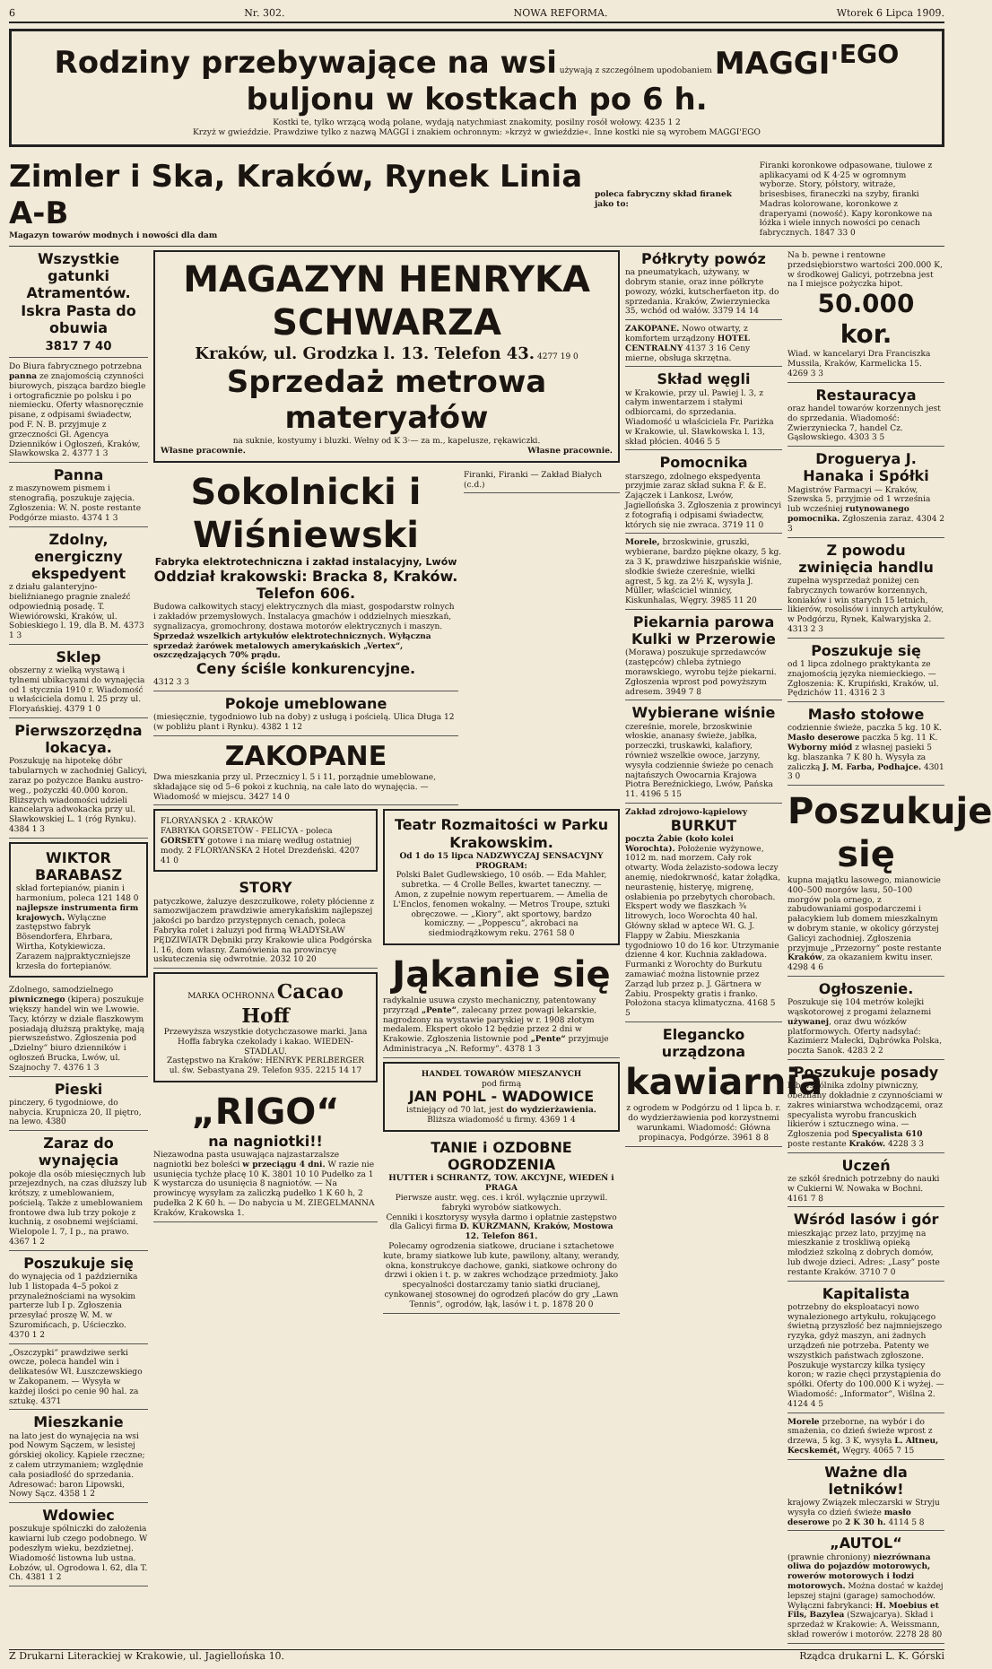6 Nr. 302. NOWA REFORMA. Wtorek 6 Lipca 1909.
Rodziny przebywające na wsi używają z szczególnem upodobaniem MAGGI'<sup>EGO</sup> buljonu w kostkach po 6 h.
Kostki te, tylko wrzącą wodą polane, wydają natychmiast znakomity, posilny rosół wołowy. 4235 1 2
Krzyż w gwieździe. Prawdziwe tylko z nazwą MAGGI i znakiem ochronnym: »krzyż w gwieździe«. Inne kostki nie są wyrobem MAGGI'EGO
Zimler i Ska, Kraków, Rynek Linia A-B
Magazyn towarów modnych i nowości dla dam
poleca fabryczny skład firanek jako to:
Firanki koronkowe odpasowane, tiulowe z aplikacyami od K 4·25 w ogromnym wyborze. Story, półstory, witraże, brisesbises, firaneczki na szyby, firanki Madras kolorowane, koronkowe z draperyami (nowość). Kapy koronkowe na łóżka i wiele innych nowości po cenach fabrycznych. 1847 33 0
Wszystkie gatunki Atramentów. Iskra Pasta do obuwia
3817 7 40
Do Biura fabrycznego potrzebna panna ze znajomością czynności biurowych, pisząca bardzo biegle i ortograficznie po polsku i po niemiecku. Oferty własnoręcznie pisane, z odpisami świadectw, pod F. N. B. przyjmuje z grzeczności Gł. Agencya Dzienników i Ogłoszeń, Kraków, Sławkowska 2. 4377 1 3
Panna
z maszynowem pismem i stenografią, poszukuje zajęcia. Zgłoszenia: W. N. poste restante Podgórze miasto. 4374 1 3
Zdolny, energiczny ekspedyent
z działu galanteryjno-bieliźnianego pragnie znaleźć odpowiednią posadę. T. Wiewiórowski, Kraków, ul. Sobieskiego l. 19, dla B. M. 4373 1 3
Sklep
obszerny z wielką wystawą i tylnemi ubikacyami do wynajęcia od 1 stycznia 1910 r. Wiadomość u właściciela domu l. 25 przy ul. Floryańskiej. 4379 1 0
Pierwszorzędna lokacya.
Poszukuję na hipotekę dóbr tabularnych w zachodniej Galicyi, zaraz po pożyczce Banku austro-weg., pożyczki 40.000 koron. Bliższych wiadomości udzieli kancelarya adwokacka przy ul. Sławkowskiej L. 1 (róg Rynku). 4384 1 3
WIKTOR BARABASZ
skład fortepianów, pianin i harmonium, poleca 121 148 0 najlepsze instrumenta firm krajowych. Wyłączne zastępstwo fabryk Bösendorfera, Ehrbara, Wirtha, Kotykiewicza. Zarazem najpraktyczniejsze krzesła do fortepianów.
Zdolnego, samodzielnego piwnicznego (kipera) poszukuje większy handel win we Lwowie. Tacy, którzy w dziale flaszkowym posiadają dłuższą praktykę, mają pierwszeństwo. Zgłoszenia pod „Dzielny“ biuro dzienników i ogłoszeń Brucka, Lwów, ul. Szajnochy 7. 4376 1 3
Pieski
pinczery, 6 tygodniowe, do nabycia. Krupnicza 20, II piętro, na lewo. 4380
Zaraz do wynajęcia
pokoje dla osób miesięcznych lub przejezdnych, na czas dłuższy lub krótszy, z umeblowaniem, pościelą. Także z umeblowaniem frontowe dwa lub trzy pokoje z kuchnią, z osobnemi wejściami. Wielopole l. 7, I p., na prawo. 4367 1 2
Poszukuje się
do wynajęcia od 1 października lub 1 listopada 4–5 pokoi z przynależnościami na wysokim parterze lub I p. Zgłoszenia przesyłać proszę W. M. w Szuromińcach, p. Uścieczko. 4370 1 2
„Oszczypki“ prawdziwe serki owcze, poleca handel win i delikatesów Wł. Łuszczewskiego w Zakopanem. — Wysyła w każdej ilości po cenie 90 hal. za sztukę. 4371
Mieszkanie
na lato jest do wynajęcia na wsi pod Nowym Sączem, w lesistej górskiej okolicy. Kąpiele rzeczne; z całem utrzymaniem; względnie cała posiadłość do sprzedania. Adresować: baron Lipowski, Nowy Sącz. 4358 1 2
Wdowiec
poszukuje spólniczki do założenia kawiarni lub czego podobnego. W podeszłym wieku, bezdzietnej. Wiadomość listowna lub ustna. Łobzów, ul. Ogrodowa l. 62, dla T. Ch. 4381 1 2
MAGAZYN HENRYKA SCHWARZA
Kraków, ul. Grodzka l. 13. Telefon 43. 4277 19 0
Sprzedaż metrowa materyałów
na suknie, kostyumy i bluzki. Wełny od K 3·— za m., kapelusze, rękawiczki.
Własne pracownie. Własne pracownie.
Sokolnicki i Wiśniewski
Fabryka elektrotechniczna i zakład instalacyjny, Lwów
Oddział krakowski: Bracka 8, Kraków. Telefon 606.
Budowa całkowitych stacyj elektrycznych dla miast, gospodarstw rolnych i zakładów przemysłowych. Instalacya gmachów i oddzielnych mieszkań, sygnalizacya, gromochrony, dostawa motorów elektrycznych i maszyn. Sprzedaż wszelkich artykułów elektrotechnicznych. Wyłączna sprzedaż żarówek metalowych amerykańskich „Vertex“, oszczędzających 70% prądu.
Ceny ściśle konkurencyjne.
4312 3 3
Pokoje umeblowane
(miesięcznie, tygodniowo lub na doby) z usługą i pościelą. Ulica Długa 12 (w pobliżu plant i Rynku). 4382 1 12
ZAKOPANE
Dwa mieszkania przy ul. Przecznicy l. 5 i 11, porządnie umeblowane, składające się od 5–6 pokoi z kuchnią, na całe lato do wynajęcia. — Wiadomość w miejscu. 3427 14 0
Firanki, Firanki — Zakład Białych (c.d.)
FLORYAŃSKA 2 - KRAKÓW
FABRYKA GORSETÓW - FELICYA - poleca GORSETY gotowe i na miarę według ostatniej mody. 2 FLORYAŃSKA 2 Hotel Drezdeński. 4207 41 0
STORY
patyczkowe, żaluzye deszczułkowe, rolety płócienne z samozwijaczem prawdziwie amerykańskim najlepszej jakości po bardzo przystępnych cenach, poleca Fabryka rolet i żaluzyi pod firmą WŁADYSŁAW PĘDZIWIATR Dębniki przy Krakowie ulica Podgórska l. 16, dom własny. Zamówienia na prowincyę uskuteczenia się odwrotnie. 2032 10 20
MARKA OCHRONNA Cacao Hoff
Przewyższa wszystkie dotychczasowe marki. Jana Hoffa fabryka czekolady i kakao. WIEDEŃ-STADLAU.
Zastępstwo na Kraków: HENRYK PERLBERGER ul. św. Sebastyana 29. Telefon 935. 2215 14 17
„RIGO“
na nagniotki!!
Niezawodna pasta usuwająca najzastarzalsze nagniotki bez boleści w przeciągu 4 dni. W razie nie usunięcia tychże płacę 10 K. 3801 10 10 Pudełko za 1 K wystarcza do usunięcia 8 nagniotów. — Na prowincyę wysyłam za zaliczką pudełko 1 K 60 h, 2 pudełka 2 K 60 h. — Do nabycia u M. ZIEGELMANNA Kraków, Krakowska 1.
Teatr Rozmaitości w Parku Krakowskim.
Od 1 do 15 lipca NADZWYCZAJ SENSACYJNY PROGRAM:
Polski Balet Gudlewskiego, 10 osób. — Eda Mahler, subretka. — 4 Crolle Belles, kwartet taneczny. — Amon, z zupełnie nowym repertuarem. — Amelia de L'Enclos, fenomen wokalny. — Metros Troupe, sztuki obręczowe. — „Kiory“, akt sportowy, bardzo komiczny. — „Poppescu“, akrobaci na siedmiodrążkowym reku. 2761 58 0
Jąkanie się
radykalnie usuwa czysto mechaniczny, patentowany przyrząd „Pente“, zalecany przez powagi lekarskie, nagrodzony na wystawie paryskiej w r. 1908 złotym medalem. Ekspert około 12 będzie przez 2 dni w Krakowie. Zgłoszenia listownie pod „Pente“ przyjmuje Administracya „N. Reformy“. 4378 1 3
HANDEL TOWARÓW MIESZANYCH
pod firmą
JAN POHL - WADOWICE
istniejący od 70 lat, jest do wydzierżawienia.
Bliższa wiadomość u firmy. 4369 1 4
TANIE i OZDOBNE OGRODZENIA
HUTTER i SCHRANTZ, TOW. AKCYJNE, WIEDEŃ i PRAGA
Pierwsze austr. węg. ces. i król. wyłącznie uprzywil. fabryki wyrobów siatkowych.
Cenniki i kosztorysy wysyła darmo i opłatnie zastępstwo dla Galicyi firma D. KURZMANN, Kraków, Mostowa 12. Telefon 861.
Polecamy ogrodzenia siatkowe, druciane i sztachetowe kute, bramy siatkowe lub kute, pawilony, altany, werandy, okna, konstrukcye dachowe, ganki, siatkowe ochrony do drzwi i okien i t. p. w zakres wchodzące przedmioty. Jako specyalności dostarczamy tanio siatki drucianej, cynkowanej stosownej do ogrodzeń placów do gry „Lawn Tennis“, ogrodów, łąk, lasów i t. p. 1878 20 0
Półkryty powóz
na pneumatykach, używany, w dobrym stanie, oraz inne półkryte powozy, wózki, kutscherfaeton itp. do sprzedania. Kraków, Zwierzyniecka 35, wchód od wałów. 3379 14 14
ZAKOPANE. Nowo otwarty, z komfortem urządzony HOTEL CENTRALNY 4137 3 16 Ceny mierne, obsługa skrzętna.
Skład węgli
w Krakowie, przy ul. Pawiej l. 3, z całym inwentarzem i stałymi odbiorcami, do sprzedania. Wiadomość u właściciela Fr. Pariżka w Krakowie, ul. Sławkowska l. 13, skład płócien. 4046 5 5
Pomocnika
starszego, zdolnego ekspedyenta przyjmie zaraz skład sukna F. & E. Zajączek i Lankosz, Lwów, Jagiellońska 3. Zgłoszenia z prowincyi z fotografią i odpisami świadectw, których się nie zwraca. 3719 11 0
Morele, brzoskwinie, gruszki, wybierane, bardzo piękne okazy, 5 kg. za 3 K, prawdziwe hiszpańskie wiśnie, słodkie świeże czereśnie, wielki agrest, 5 kg. za 2½ K, wysyła J. Müller, właściciel winnicy, Kiskunhalas, Węgry. 3985 11 20
Piekarnia parowa Kulki w Przerowie
(Morawa) poszukuje sprzedawców (zastępców) chleba żytniego morawskiego, wyrobu tejże piekarni. Zgłoszenia wprost pod powyższym adresem. 3949 7 8
Wybierane wiśnie
czereśnie, morele, brzoskwinie włoskie, ananasy świeże, jabłka, porzeczki, truskawki, kalafiory, również wszelkie owoce, jarzyny, wysyła codziennie świeże po cenach najtańszych Owocarnia Krajowa Piotra Bereźnickiego, Lwów, Pańska 11. 4196 5 15
Zakład zdrojowo-kąpielowy
BURKUT
poczta Żabie (koło kolei Worochta). Położenie wyżynowe, 1012 m. nad morzem. Cały rok otwarty. Woda żelazisto-sodowa leczy anemię, niedokrwność, katar żołądka, neurastenię, histeryę, migrenę, osłabienia po przebytych chorobach. Ekspert wody we flaszkach ¾ litrowych, loco Worochta 40 hal. Główny skład w aptece Wł. G. J. Flappy w Żabiu. Mieszkania tygodniowo 10 do 16 kor. Utrzymanie dzienne 4 kor. Kuchnia zakładowa. Furmanki z Worochty do Burkutu zamawiać można listownie przez Zarząd lub przez p. J. Gärtnera w Żabiu. Prospekty gratis i franko. Położona stacya klimatyczna. 4168 5 5
Elegancko urządzona
kawiarnia
z ogrodem w Podgórzu od 1 lipca b. r. do wydzierżawienia pod korzystnemi warunkami. Wiadomość: Główna propinacya, Podgórze. 3961 8 8
Na b. pewne i rentowne przedsiębiorstwo wartości 200.000 K, w środkowej Galicyi, potrzebna jest na I miejsce pożyczka hipot.
50.000 kor.
Wiad. w kancelaryi Dra Franciszka Mussila, Kraków, Karmelicka 15. 4269 3 3
Restauracya
oraz handel towarów korzennych jest do sprzedania. Wiadomość: Zwierzyniecka 7, handel Cz. Gąsłowskiego. 4303 3 5
Droguerya J. Hanaka i Spółki
Magistrów Farmacyi — Kraków, Szewska 5, przyjmie od 1 września lub wcześniej rutynowanego pomocnika. Zgłoszenia zaraz. 4304 2 3
Z powodu zwinięcia handlu
zupełna wysprzedaż poniżej cen fabrycznych towarów korzennych, koniaków i win starych 15 letnich, likierów, rosolisów i innych artykułów, w Podgórzu, Rynek, Kalwaryjska 2. 4313 2 3
Poszukuje się
od 1 lipca zdolnego praktykanta ze znajomością języka niemieckiego. — Zgłoszenia: K. Krupiński, Kraków, ul. Pędzichów 11. 4316 2 3
Masło stołowe
codziennie świeże, paczka 5 kg. 10 K. Masło deserowe paczka 5 kg. 11 K. Wyborny miód z własnej pasieki 5 kg. blaszanka 7 K 80 h. Wysyła za zaliczką J. M. Farba, Podhajce. 4301 3 0
Poszukuje się
kupna majątku lasowego, mianowicie 400–500 morgów lasu, 50–100 morgów pola ornego, z zabudowaniami gospodarczemi i pałacykiem lub domem mieszkalnym w dobrym stanie, w okolicy górzystej Galicyi zachodniej. Zgłoszenia przyjmuje „Przezorny“ poste restante Kraków, za okazaniem kwitu inser. 4298 4 6
Ogłoszenie.
Poszukuje się 104 metrów kolejki wąskotorowej z progami żelaznemi używanej, oraz dwu wózków platformowych. Oferty nadsyłać: Kazimierz Małecki, Dąbrówka Polska, poczta Sanok. 4283 2 2
Poszukuje posady
lub wspólnika zdolny piwniczny, obeznany dokładnie z czynnościami w zakres winiarstwa wchodzącemi, oraz specyalista wyrobu francuskich likierów i sztucznego wina. — Zgłoszenia pod Specyalista 610 poste restante Kraków. 4228 3 3
Uczeń
ze szkół średnich potrzebny do nauki w Cukierni W. Nowaka w Bochni. 4161 7 8
Wśród lasów i gór
mieszkając przez lato, przyjmę na mieszkanie z troskliwą opieką młodzież szkolną z dobrych domów, lub dwoje dzieci. Adres: „Lasy“ poste restante Kraków. 3710 7 0
Kapitalista
potrzebny do eksploatacyi nowo wynalezionego artykułu, rokującego świetną przyszłość bez najmniejszego ryzyka, gdyż maszyn, ani żadnych urządzeń nie potrzeba. Patenty we wszystkich państwach zgłoszone. Poszukuje wystarczy kilka tysięcy koron; w razie chęci przystąpienia do spółki. Oferty do 100.000 K i wyżej. — Wiadomość: „Informator“, Wiślna 2. 4124 4 5
Morele przeborne, na wybór i do smażenia, co dzień świeże wprost z drzewa, 5 kg. 3 K, wysyła L. Altneu, Kecskemét, Węgry. 4065 7 15
Ważne dla letników!
krajowy Związek mleczarski w Stryju wysyła co dzień świeże masło deserowe po 2 K 30 h. 4114 5 8
„AUTOL“
(prawnie chroniony) niezrównana oliwa do pojazdów motorowych, rowerów motorowych i łodzi motorowych. Można dostać w każdej lepszej stajni (garage) samochodów. Wyłączni fabrykanci: H. Moebius et Fils, Bazylea (Szwajcarya). Skład i sprzedaż w Krakowie: A. Weissmann, skład rowerów i motorów. 2278 28 80
Z Drukarni Literackiej w Krakowie, ul. Jagiellońska 10. Rządca drukarni L. K. Górski